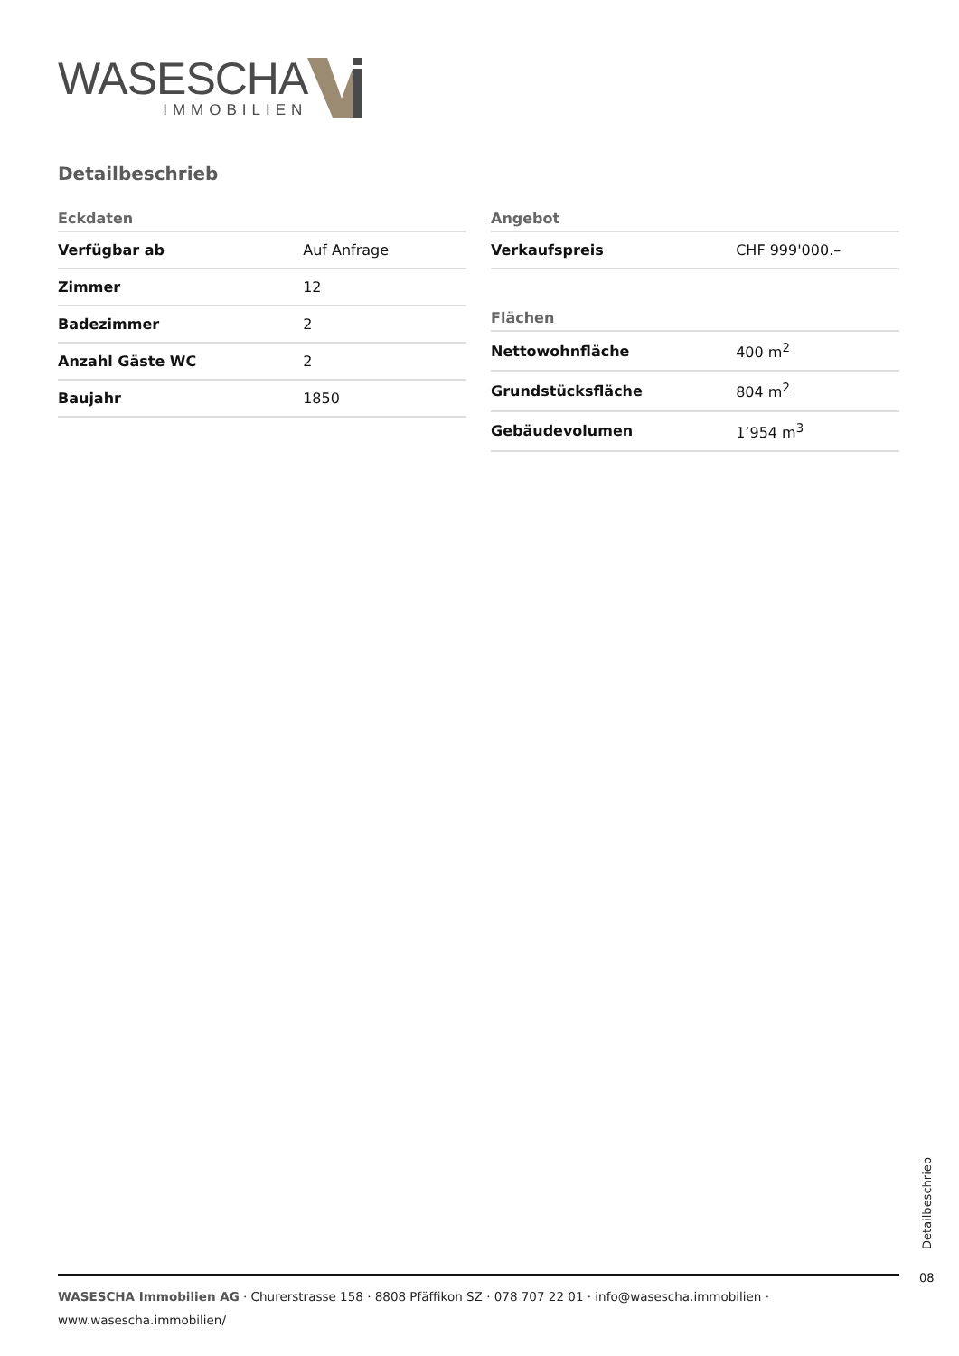WASESCHA
IMMOBILIEN
Detailbeschrieb
| Eckdaten | |
| --- | --- |
| Verfügbar ab | Auf Anfrage |
| Zimmer | 12 |
| Badezimmer | 2 |
| Anzahl Gäste WC | 2 |
| Baujahr | 1850 |
| Angebot | |
| --- | --- |
| Verkaufspreis | CHF 999'000.– |
| Flächen | |
| --- | --- |
| Nettowohnfläche | 400 m<sup>2</sup> |
| Grundstücksfläche | 804 m<sup>2</sup> |
| Gebäudevolumen | 1’954 m<sup>3</sup> |
Detailbeschrieb
08
WASESCHA Immobilien AG · Churerstrasse 158 · 8808 Pfäffikon SZ · 078 707 22 01 · info@wasescha.immobilien ·
www.wasescha.immobilien/